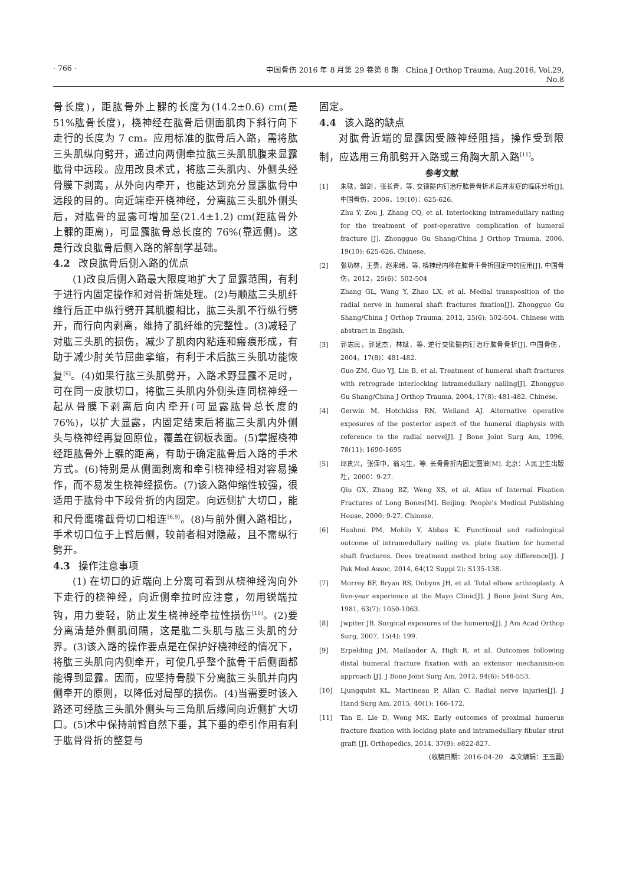· 766 · 中国骨伤 2016 年 8 月第 29 卷第 8 期 China J Orthop Trauma, Aug.2016, Vol.29, No.8
骨长度)，距肱骨外上髁的长度为(14.2±0.6) cm(是51%肱骨长度)，桡神经在肱骨后侧面肌肉下斜行向下走行的长度为 7 cm。应用标准的肱骨后入路，需将肱三头肌纵向劈开，通过向两侧牵拉肱三头肌肌腹来显露肱骨中远段。应用改良术式，将肱三头肌内、外侧头经骨膜下剥离，从外向内牵开，也能达到充分显露肱骨中远段的目的。向近端牵开桡神经，分离肱三头肌外侧头后，对肱骨的显露可增加至(21.4±1.2) cm(距肱骨外上髁的距离)，可显露肱骨总长度的 76%(靠远侧)。这是行改良肱骨后侧入路的解剖学基础。
4.2 改良肱骨后侧入路的优点
(1)改良后侧入路最大限度地扩大了显露范围，有利于进行内固定操作和对骨折端处理。(2)与顺肱三头肌纤维行后正中纵行劈开其肌腹相比，肱三头肌不行纵行劈开，而行向内剥离，维持了肌纤维的完整性。(3)减轻了对肱三头肌的损伤，减少了肌肉内粘连和瘢痕形成，有助于减少肘关节屈曲挛缩，有利于术后肱三头肌功能恢复<sup>[6]</sup>。(4)如果行肱三头肌劈开，入路术野显露不足时，可在同一皮肤切口，将肱三头肌内外侧头连同桡神经一起从骨膜下剥离后向内牵开(可显露肱骨总长度的 76%)，以扩大显露，内固定结束后将肱三头肌内外侧头与桡神经再复回原位，覆盖在钢板表面。(5)掌握桡神经距肱骨外上髁的距离，有助于确定肱骨后入路的手术方式。(6)特别是从侧面剥离和牵引桡神经相对容易操作，而不易发生桡神经损伤。(7)该入路伸缩性较强，很适用于肱骨中下段骨折的内固定。向远侧扩大切口，能和尺骨鹰嘴截骨切口相连<sup>[6,9]</sup>。(8)与前外侧入路相比，手术切口位于上臂后侧，较前者相对隐蔽，且不需纵行劈开。
4.3 操作注意事项
(1) 在切口的近端向上分离可看到从桡神经沟向外下走行的桡神经，向近侧牵拉时应注意，勿用锐端拉钩，用力要轻，防止发生桡神经牵拉性损伤<sup>[10]</sup>。(2)要分离清楚外侧肌间隔，这是肱二头肌与肱三头肌的分界。(3)该入路的操作要点是在保护好桡神经的情况下，将肱三头肌向内侧牵开，可使几乎整个肱骨干后侧面都能得到显露。因而，应坚持骨膜下分离肱三头肌并向内侧牵开的原则，以降低对局部的损伤。(4)当需要时该入路还可经肱三头肌外侧头与三角肌后缘间向近侧扩大切口。(5)术中保持前臂自然下垂，其下垂的牵引作用有利于肱骨骨折的整复与
固定。
4.4 该入路的缺点
对肱骨近端的显露因受腋神经阻挡，操作受到限制，应选用三角肌劈开入路或三角胸大肌入路<sup>[11]</sup>。
参考文献
[1] 朱轶，邹剑，张长青，等. 交锁髓内钉治疗肱骨骨折术后并发症的临床分析[J]. 中国骨伤，2006，19(10)：625-626.
Zhu Y, Zou J, Zhang CQ, et al. Interlocking intramedullary nailing for the treatment of post-operative complication of humeral fracture [J]. Zhongguo Gu Shang/China J Orthop Trauma, 2006, 19(10): 625-626. Chinese.
[2] 张功林，王勇，赵来绪，等. 桡神经内移在肱骨干骨折固定中的应用[J]. 中国骨伤，2012，25(6)：502-504
Zhang GL, Wang Y, Zhao LX, et al. Medial transposition of the radial nerve in humeral shaft fractures fixation[J]. Zhongguo Gu Shang/China J Orthop Trauma, 2012, 25(6): 502-504. Chinese with abstract in English.
[3] 郭志民，郭延杰，林斌，等. 逆行交锁髓内钉治疗肱骨骨折[J]. 中国骨伤，2004，17(8)：481-482.
Guo ZM, Guo YJ, Lin B, et al. Treatment of humeral shaft fractures with retrograde interlocking intramedullary nailing[J]. Zhongguo Gu Shang/China J Orthop Trauma, 2004, 17(8): 481-482. Chinese.
[4] Gerwin M, Hotchkiss RN, Weiland AJ. Alternative operative exposures of the posterior aspect of the humeral diaphysis with reference to the radial nerve[J]. J Bone Joint Surg Am, 1996, 78(11): 1690-1695
[5] 邱贵兴，张保中，翁习生，等. 长骨骨折内固定图谱[M]. 北京：人民卫生出版社，2000：9-27.
Qiu GX, Zhang BZ, Weng XS, et al. Atlas of Internal Fixation Fractures of Long Bones[M]. Beijing: People's Medical Publishing House, 2000: 9-27. Chinese.
[6] Hashmi PM, Mohib Y, Abbas K. Functional and radiological outcome of intramedullary nailing vs. plate fixation for humeral shaft fractures. Does treatment method bring any difference[J]. J Pak Med Assoc, 2014, 64(12 Suppl 2): S135-138.
[7] Morrey BF, Bryan RS, Dobyns JH, et al. Total elbow arthroplasty. A five-year experience at the Mayo Clinic[J]. J Bone Joint Surg Am, 1981, 63(7): 1050-1063.
[8] Jwpiter JB. Surgical exposures of the humerus[J]. J Am Acad Orthop Surg, 2007, 15(4): 199.
[9] Erpelding JM, Mailander A, High R, et al. Outcomes following distal humeral fracture fixation with an extensor mechanism-on approach [J]. J Bone Joint Surg Am, 2012, 94(6): 548-553.
[10] Ljungquist KL, Martineau P, Allan C. Radial nerve injuries[J]. J Hand Surg Am, 2015, 40(1): 166-172.
[11] Tan E, Lie D, Wong MK. Early outcomes of proximal humerus fracture fixation with locking plate and intramedullary fibular strut graft [J]. Orthopedics, 2014, 37(9): e822-827.
(收稿日期：2016-04-20 本文编辑：王玉蔓)